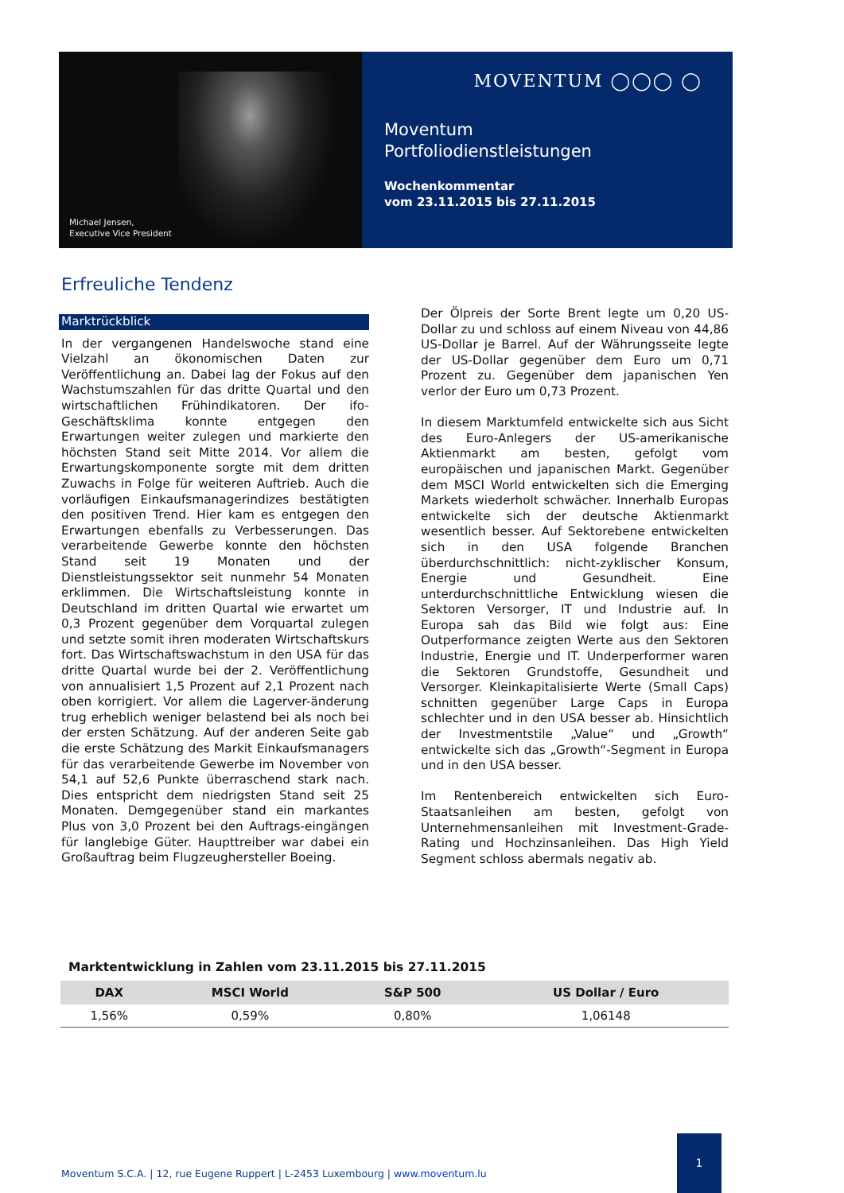Michael Jensen,
Executive Vice President
MOVENTUM ◯◯◯ ◯
Moventum
Portfoliodienstleistungen
Wochenkommentar
vom 23.11.2015 bis 27.11.2015
Erfreuliche Tendenz
Marktrückblick
In der vergangenen Handelswoche stand eine Vielzahl an ökonomischen Daten zur Veröffentlichung an. Dabei lag der Fokus auf den Wachstumszahlen für das dritte Quartal und den wirtschaftlichen Frühindikatoren. Der ifo-Geschäftsklima konnte entgegen den Erwartungen weiter zulegen und markierte den höchsten Stand seit Mitte 2014. Vor allem die Erwartungskomponente sorgte mit dem dritten Zuwachs in Folge für weiteren Auftrieb. Auch die vorläufigen Einkaufsmanagerindizes bestätigten den positiven Trend. Hier kam es entgegen den Erwartungen ebenfalls zu Verbesserungen. Das verarbeitende Gewerbe konnte den höchsten Stand seit 19 Monaten und der Dienstleistungssektor seit nunmehr 54 Monaten erklimmen. Die Wirtschaftsleistung konnte in Deutschland im dritten Quartal wie erwartet um 0,3 Prozent gegenüber dem Vorquartal zulegen und setzte somit ihren moderaten Wirtschaftskurs fort. Das Wirtschaftswachstum in den USA für das dritte Quartal wurde bei der 2. Veröffentlichung von annualisiert 1,5 Prozent auf 2,1 Prozent nach oben korrigiert. Vor allem die Lagerver-änderung trug erheblich weniger belastend bei als noch bei der ersten Schätzung. Auf der anderen Seite gab die erste Schätzung des Markit Einkaufsmanagers für das verarbeitende Gewerbe im November von 54,1 auf 52,6 Punkte überraschend stark nach. Dies entspricht dem niedrigsten Stand seit 25 Monaten. Demgegenüber stand ein markantes Plus von 3,0 Prozent bei den Auftrags-eingängen für langlebige Güter. Haupttreiber war dabei ein Großauftrag beim Flugzeughersteller Boeing.
Der Ölpreis der Sorte Brent legte um 0,20 US-Dollar zu und schloss auf einem Niveau von 44,86 US-Dollar je Barrel. Auf der Währungsseite legte der US-Dollar gegenüber dem Euro um 0,71 Prozent zu. Gegenüber dem japanischen Yen verlor der Euro um 0,73 Prozent.
In diesem Marktumfeld entwickelte sich aus Sicht des Euro-Anlegers der US-amerikanische Aktienmarkt am besten, gefolgt vom europäischen und japanischen Markt. Gegenüber dem MSCI World entwickelten sich die Emerging Markets wiederholt schwächer. Innerhalb Europas entwickelte sich der deutsche Aktienmarkt wesentlich besser. Auf Sektorebene entwickelten sich in den USA folgende Branchen überdurchschnittlich: nicht-zyklischer Konsum, Energie und Gesundheit. Eine unterdurchschnittliche Entwicklung wiesen die Sektoren Versorger, IT und Industrie auf. In Europa sah das Bild wie folgt aus: Eine Outperformance zeigten Werte aus den Sektoren Industrie, Energie und IT. Underperformer waren die Sektoren Grundstoffe, Gesundheit und Versorger. Kleinkapitalisierte Werte (Small Caps) schnitten gegenüber Large Caps in Europa schlechter und in den USA besser ab. Hinsichtlich der Investmentstile „Value“ und „Growth“ entwickelte sich das „Growth“-Segment in Europa und in den USA besser.
Im Rentenbereich entwickelten sich Euro-Staatsanleihen am besten, gefolgt von Unternehmensanleihen mit Investment-Grade-Rating und Hochzinsanleihen. Das High Yield Segment schloss abermals negativ ab.
Marktentwicklung in Zahlen vom 23.11.2015 bis 27.11.2015
| DAX | MSCI World | S&P 500 | US Dollar / Euro |
| --- | --- | --- | --- |
| 1,56% | 0,59% | 0,80% | 1,06148 |
Moventum S.C.A. | 12, rue Eugene Ruppert | L-2453 Luxembourg | www.moventum.lu
1